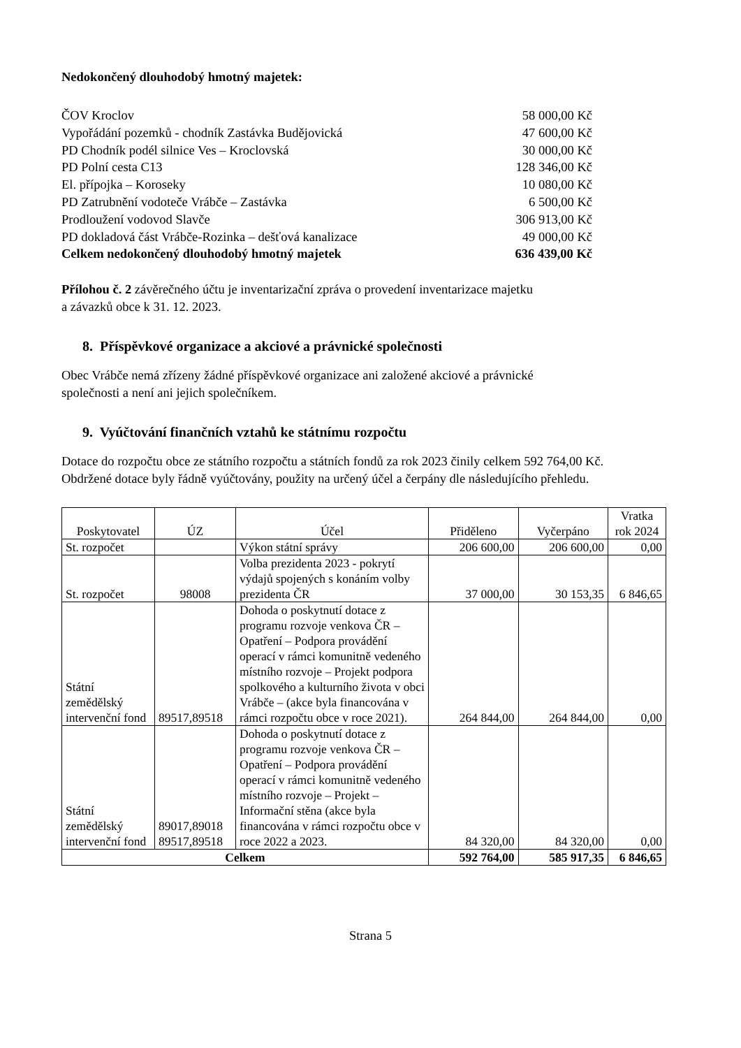Nedokončený dlouhodobý hmotný majetek:
ČOV Kroclov 58 000,00 Kč
Vypořádání pozemků - chodník Zastávka Budějovická 47 600,00 Kč
PD Chodník podél silnice Ves – Kroclovská 30 000,00 Kč
PD Polní cesta C13 128 346,00 Kč
El. přípojka – Koroseky 10 080,00 Kč
PD Zatrubnění vodoteče Vrábče – Zastávka 6 500,00 Kč
Prodloužení vodovod Slavče 306 913,00 Kč
PD dokladová část Vrábče-Rozinka – dešťová kanalizace 49 000,00 Kč
Celkem nedokončený dlouhodobý hmotný majetek 636 439,00 Kč
Přílohou č. 2 závěrečného účtu je inventarizační zpráva o provedení inventarizace majetku
a závazků obce k 31. 12. 2023.
8. Příspěvkové organizace a akciové a právnické společnosti
Obec Vrábče nemá zřízeny žádné příspěvkové organizace ani založené akciové a právnické
společnosti a není ani jejich společníkem.
9. Vyúčtování finančních vztahů ke státnímu rozpočtu
Dotace do rozpočtu obce ze státního rozpočtu a státních fondů za rok 2023 činily celkem 592 764,00 Kč.
Obdržené dotace byly řádně vyúčtovány, použity na určený účel a čerpány dle následujícího přehledu.
| Poskytovatel | ÚZ | Účel | Přiděleno | Vyčerpáno | Vratka rok 2024 |
| --- | --- | --- | --- | --- | --- |
| St. rozpočet | | Výkon státní správy | 206 600,00 | 206 600,00 | 0,00 |
| St. rozpočet | 98008 | Volba prezidenta 2023 - pokrytí výdajů spojených s konáním volby prezidenta ČR | 37 000,00 | 30 153,35 | 6 846,65 |
| Státní zemědělský intervenční fond | 89517,89518 | Dohoda o poskytnutí dotace z programu rozvoje venkova ČR – Opatření – Podpora provádění operací v rámci komunitně vedeného místního rozvoje – Projekt podpora spolkového a kulturního života v obci Vrábče – (akce byla financována v rámci rozpočtu obce v roce 2021). | 264 844,00 | 264 844,00 | 0,00 |
| Státní zemědělský intervenční fond | 89017,89018 89517,89518 | Dohoda o poskytnutí dotace z programu rozvoje venkova ČR – Opatření – Podpora provádění operací v rámci komunitně vedeného místního rozvoje – Projekt – Informační stěna (akce byla financována v rámci rozpočtu obce v roce 2022 a 2023. | 84 320,00 | 84 320,00 | 0,00 |
| Celkem | | | 592 764,00 | 585 917,35 | 6 846,65 |
Strana 5